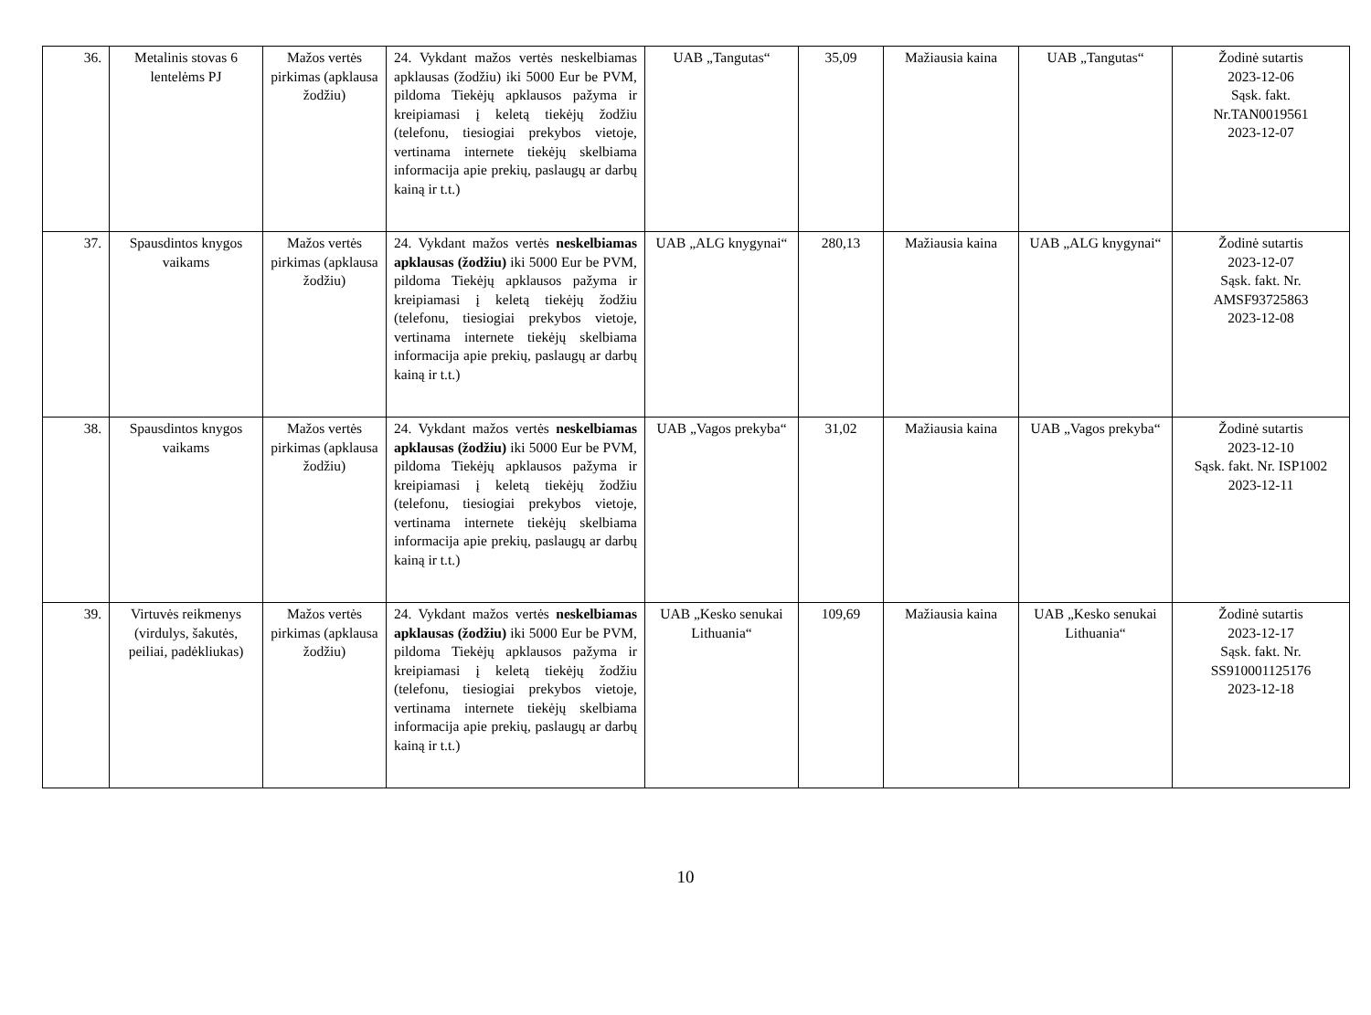| 36. | Metalinis stovas 6 lentelėms PJ | Mažos vertės pirkimas (apklausa žodžiu) | 24. Vykdant mažos vertės neskelbiamas apklausas (žodžiu) iki 5000 Eur be PVM, pildoma Tiekėjų apklausos pažyma ir kreipiamasi į keletą tiekėjų žodžiu (telefonu, tiesiogiai prekybos vietoje, vertinama internete tiekėjų skelbiama informacija apie prekių, paslaugų ar darbų kainą ir t.t.) | UAB „Tangutas“ | 35,09 | Mažiausia kaina | UAB „Tangutas“ | Žodinė sutartis 2023-12-06 Sąsk. fakt. Nr.TAN0019561 2023-12-07 |
| 37. | Spausdintos knygos vaikams | Mažos vertės pirkimas (apklausa žodžiu) | 24. Vykdant mažos vertės neskelbiamas apklausas (žodžiu) iki 5000 Eur be PVM, pildoma Tiekėjų apklausos pažyma ir kreipiamasi į keletą tiekėjų žodžiu (telefonu, tiesiogiai prekybos vietoje, vertinama internete tiekėjų skelbiama informacija apie prekių, paslaugų ar darbų kainą ir t.t.) | UAB „ALG knygynai“ | 280,13 | Mažiausia kaina | UAB „ALG knygynai“ | Žodinė sutartis 2023-12-07 Sąsk. fakt. Nr. AMSF93725863 2023-12-08 |
| 38. | Spausdintos knygos vaikams | Mažos vertės pirkimas (apklausa žodžiu) | 24. Vykdant mažos vertės neskelbiamas apklausas (žodžiu) iki 5000 Eur be PVM, pildoma Tiekėjų apklausos pažyma ir kreipiamasi į keletą tiekėjų žodžiu (telefonu, tiesiogiai prekybos vietoje, vertinama internete tiekėjų skelbiama informacija apie prekių, paslaugų ar darbų kainą ir t.t.) | UAB „Vagos prekyba“ | 31,02 | Mažiausia kaina | UAB „Vagos prekyba“ | Žodinė sutartis 2023-12-10 Sąsk. fakt. Nr. ISP1002 2023-12-11 |
| 39. | Virtuvės reikmenys (virdulys, šakutės, peiliai, padėkliukas) | Mažos vertės pirkimas (apklausa žodžiu) | 24. Vykdant mažos vertės neskelbiamas apklausas (žodžiu) iki 5000 Eur be PVM, pildoma Tiekėjų apklausos pažyma ir kreipiamasi į keletą tiekėjų žodžiu (telefonu, tiesiogiai prekybos vietoje, vertinama internete tiekėjų skelbiama informacija apie prekių, paslaugų ar darbų kainą ir t.t.) | UAB „Kesko senukai Lithuania“ | 109,69 | Mažiausia kaina | UAB „Kesko senukai Lithuania“ | Žodinė sutartis 2023-12-17 Sąsk. fakt. Nr. SS910001125176 2023-12-18 |
10